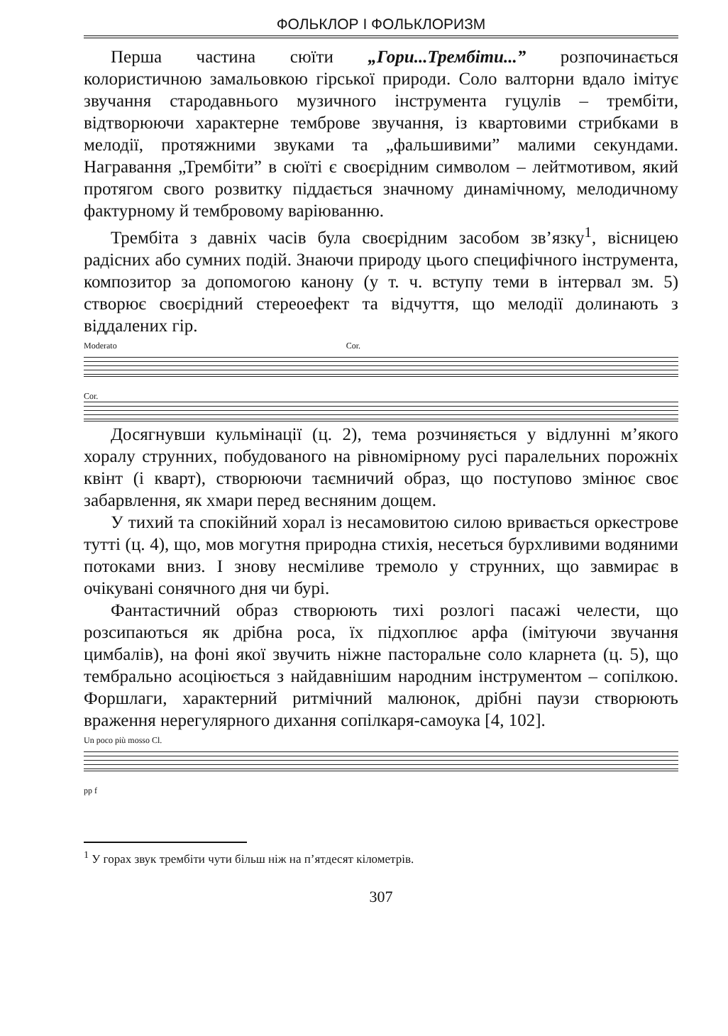ФОЛЬКЛОР І ФОЛЬКЛОРИЗМ
Перша частина сюїти „Гори...Трембіти...” розпочинається колористичною замальовкою гірської природи. Соло валторни вдало імітує звучання стародавнього музичного інструмента гуцулів – трембіти, відтворюючи характерне темброве звучання, із квартовими стрибками в мелодії, протяжними звуками та „фальшивими” малими секундами. Награвання „Трембіти” в сюїті є своєрідним символом – лейтмотивом, який протягом свого розвитку піддається значному динамічному, мелодичному фактурному й тембровому варіюванню.
Трембіта з давніх часів була своєрідним засобом зв’язку<sup>1</sup>, вісницею радісних або сумних подій. Знаючи природу цього специфічного інструмента, композитор за допомогою канону (у т. ч. вступу теми в інтервал зм. 5) створює своєрідний стереоефект та відчуття, що мелодії долинають з віддалених гір.
Moderato Cor.
Cor.
Досягнувши кульмінації (ц. 2), тема розчиняється у відлунні м’якого хоралу струнних, побудованого на рівномірному русі паралельних порожніх квінт (і кварт), створюючи таємничий образ, що поступово змінює своє забарвлення, як хмари перед весняним дощем.
У тихий та спокійний хорал із несамовитою силою вривається оркестрове тутті (ц. 4), що, мов могутня природна стихія, несеться бурхливими водяними потоками вниз. І знову несміливе тремоло у струнних, що завмирає в очікувані сонячного дня чи бурі.
Фантастичний образ створюють тихі розлогі пасажі челести, що розсипаються як дрібна роса, їх підхоплює арфа (імітуючи звучання цимбалів), на фоні якої звучить ніжне пасторальне соло кларнета (ц. 5), що тембрально асоціюється з найдавнішим народним інструментом – сопілкою. Форшлаги, характерний ритмічний малюнок, дрібні паузи створюють враження нерегулярного дихання сопілкаря-самоука [4, 102].
Un poco più mosso Cl.
pp f
<sup>1</sup> У горах звук трембіти чути більш ніж на п’ятдесят кілометрів.
307